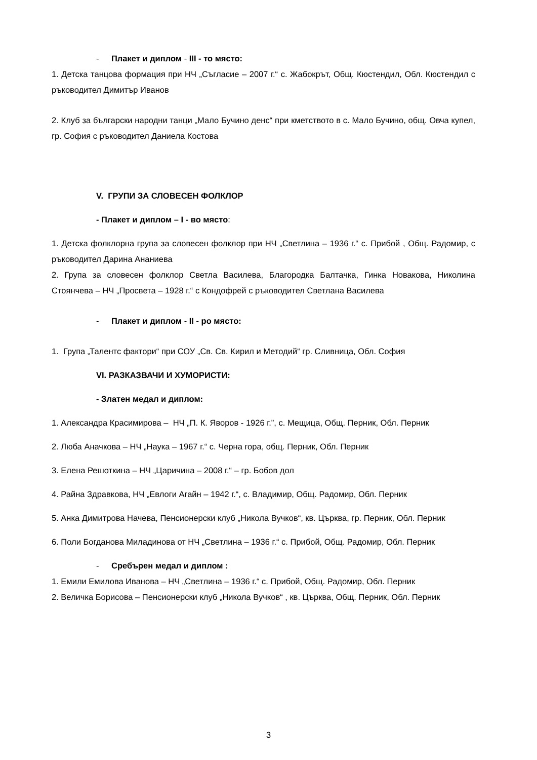- Плакет и диплом - III - то място:
1. Детска танцова формация при НЧ „Съгласие – 2007 г.“ с. Жабокрът, Общ. Кюстендил, Обл. Кюстендил с ръководител Димитър Иванов
2. Клуб за български народни танци „Мало Бучино денс“ при кметството в с. Мало Бучино, общ. Овча купел, гр. София с ръководител Даниела Костова
V. ГРУПИ ЗА СЛОВЕСЕН ФОЛКЛОР
- Плакет и диплом – I - во място:
1. Детска фолклорна група за словесен фолклор при НЧ „Светлина – 1936 г.“ с. Прибой , Общ. Радомир, с ръководител Дарина Ананиева
2. Група за словесен фолклор Светла Василева, Благородка Балтачка, Гинка Новакова, Николина Стоянчева – НЧ „Просвета – 1928 г.“ с Кондофрей с ръководител Светлана Василева
- Плакет и диплом - II - ро място:
1. Група „Талентс фактори“ при СОУ „Св. Св. Кирил и Методий“ гр. Сливница, Обл. София
VI. РАЗКАЗВАЧИ И ХУМОРИСТИ:
- Златен медал и диплом:
1. Александра Красимирова – НЧ „П. К. Яворов - 1926 г.”, с. Мещица, Общ. Перник, Обл. Перник
2. Люба Аначкова – НЧ „Наука – 1967 г.“ с. Черна гора, общ. Перник, Обл. Перник
3. Елена Решоткина – НЧ „Царичина – 2008 г.“ – гр. Бобов дол
4. Райна Здравкова, НЧ „Евлоги Агайн – 1942 г.“, с. Владимир, Общ. Радомир, Обл. Перник
5. Анка Димитрова Начева, Пенсионерски клуб „Никола Вучков“, кв. Църква, гр. Перник, Обл. Перник
6. Поли Богданова Миладинова от НЧ „Светлина – 1936 г.“ с. Прибой, Общ. Радомир, Обл. Перник
- Сребърен медал и диплом :
1. Емили Емилова Иванова – НЧ „Светлина – 1936 г.“ с. Прибой, Общ. Радомир, Обл. Перник
2. Величка Борисова – Пенсионерски клуб „Никола Вучков“ , кв. Църква, Общ. Перник, Обл. Перник
3